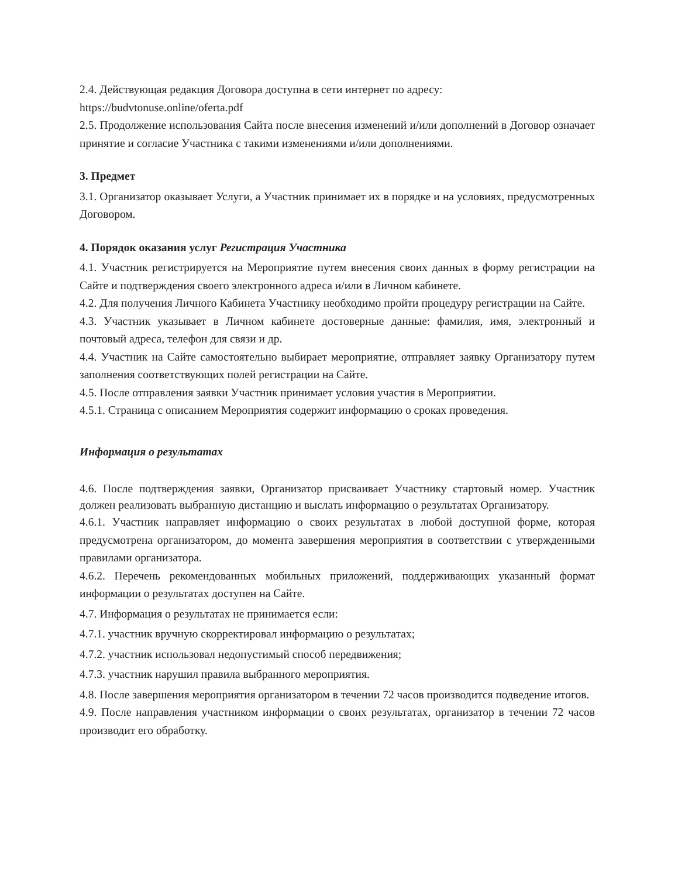2.4. Действующая редакция Договора доступна в сети интернет по адресу:
https://budvtonuse.online/oferta.pdf
2.5. Продолжение использования Сайта после внесения изменений и/или дополнений в Договор означает принятие и согласие Участника с такими изменениями и/или дополнениями.
3. Предмет
3.1. Организатор оказывает Услуги, а Участник принимает их в порядке и на условиях, предусмотренных Договором.
4. Порядок оказания услуг Регистрация Участника
4.1. Участник регистрируется на Мероприятие путем внесения своих данных в форму регистрации на Сайте и подтверждения своего электронного адреса и/или в Личном кабинете.
4.2. Для получения Личного Кабинета Участнику необходимо пройти процедуру регистрации на Сайте.
4.3. Участник указывает в Личном кабинете достоверные данные: фамилия, имя, электронный и почтовый адреса, телефон для связи и др.
4.4. Участник на Сайте самостоятельно выбирает мероприятие, отправляет заявку Организатору путем заполнения соответствующих полей регистрации на Сайте.
4.5. После отправления заявки Участник принимает условия участия в Мероприятии.
4.5.1. Страница с описанием Мероприятия содержит информацию о сроках проведения.
Информация о результатах
4.6. После подтверждения заявки, Организатор присваивает Участнику стартовый номер. Участник должен реализовать выбранную дистанцию и выслать информацию о результатах Организатору.
4.6.1. Участник направляет информацию о своих результатах в любой доступной форме, которая предусмотрена организатором, до момента завершения мероприятия в соответствии с утвержденными правилами организатора.
4.6.2. Перечень рекомендованных мобильных приложений, поддерживающих указанный формат информации о результатах доступен на Сайте.
4.7. Информация о результатах не принимается если:
4.7.1. участник вручную скорректировал информацию о результатах;
4.7.2. участник использовал недопустимый способ передвижения;
4.7.3. участник нарушил правила выбранного мероприятия.
4.8. После завершения мероприятия организатором в течении 72 часов производится подведение итогов.
4.9. После направления участником информации о своих результатах, организатор в течении 72 часов производит его обработку.